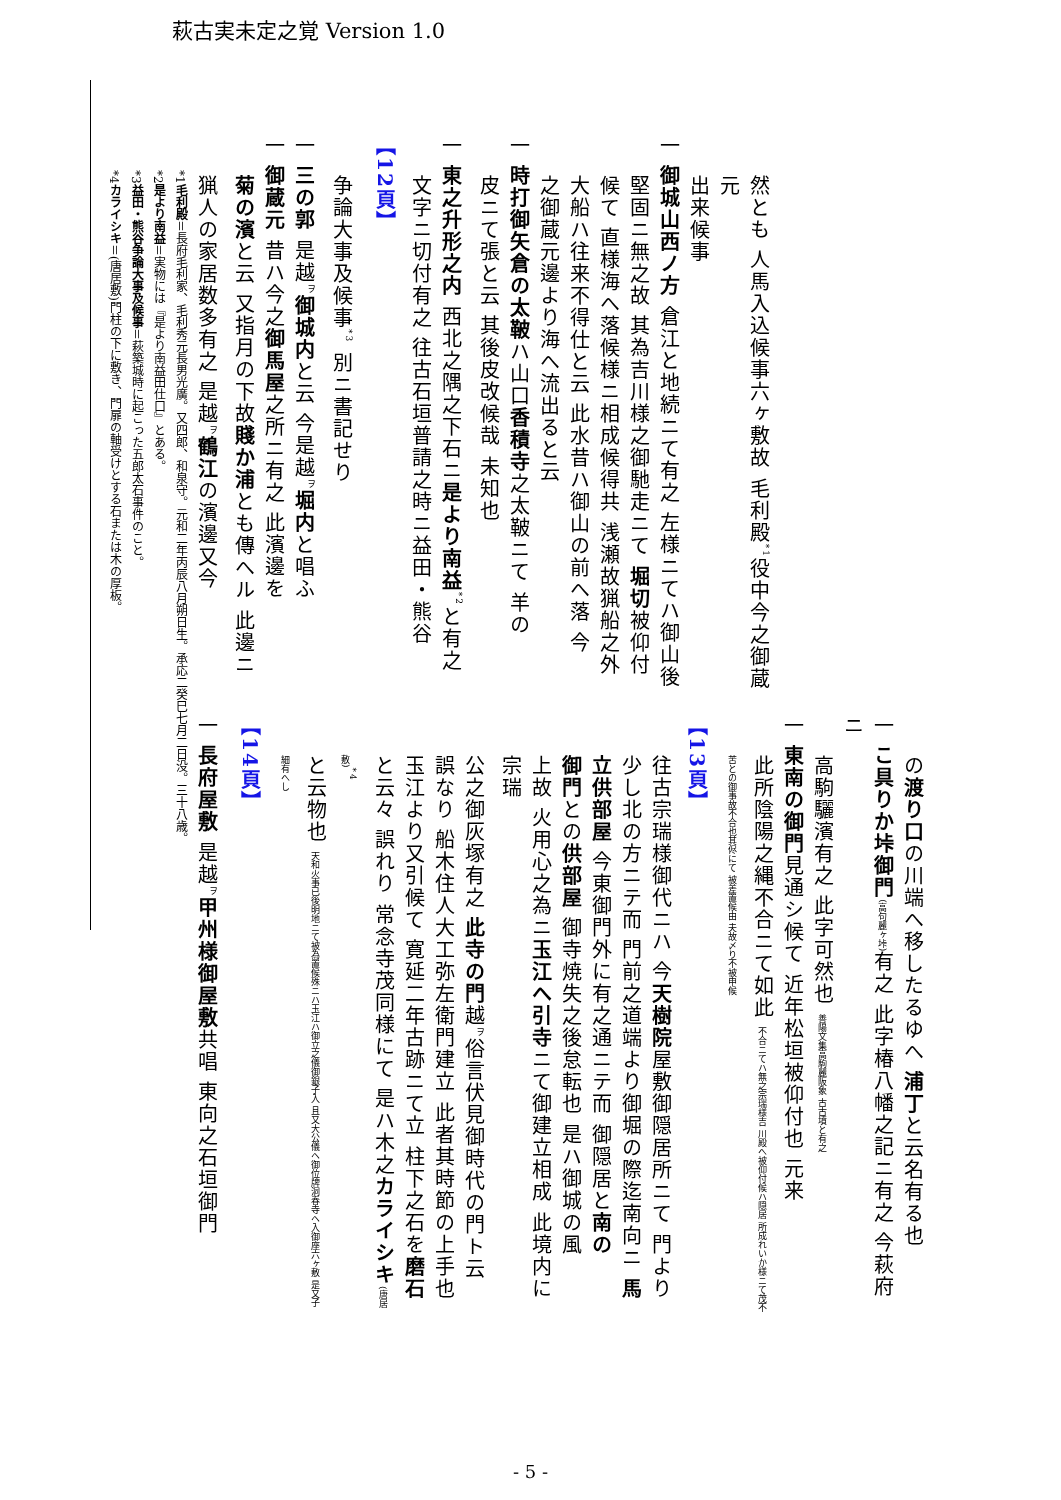萩古実未定之覚 Version 1.0
然とも 人馬入込候事六ヶ敷故 毛利殿<sup>*1</sup>役中今之御蔵元
出来候事
一 御城山西ノ方 倉江と地続ニて有之 左様ニてハ御山後
堅固ニ無之故 其為吉川様之御馳走ニて 堀切被仰付
候て 直様海へ落候様ニ相成候得共 浅瀬故猟船之外
大船ハ往来不得仕と云 此水昔ハ御山の前へ落 今
之御蔵元邊より海へ流出ると云
一 時打御矢倉の太鞁ハ山口香積寺之太鞁ニて 羊の
皮ニて張と云 其後皮改候哉 未知也
一 東之升形之内 西北之隅之下石ニ是より南益<sup>*2</sup>と有之
文字ニ切付有之 往古石垣普請之時ニ益田・熊谷
【12頁】
争論大事及候事<sup>*3</sup> 別ニ書記せり
一 三の郭 是越<sup>ヲ</sup>御城内と云 今是越<sup>ヲ</sup>堀内と唱ふ
一 御蔵元 昔ハ今之御馬屋之所ニ有之 此濱邊を
菊の濱と云 又指月の下故賤か浦とも傳へル 此邊ニ
猟人の家居数多有之 是越<sup>ヲ</sup>鶴江の濱邊又今
の渡り口の川端へ移したるゆへ 浦丁と云名有る也
一 こ具りか垰御門(高句麗ヶ垰) 有之 此字椿八幡之記ニ有之 今萩府ニ
高駒驪濱有之 此字可然也 善陽文集高駒麗阪象 古古墳と有之
一 東南の御門見通シ候て 近年松垣被仰付也 元来
此所陰陽之縄不合ニて如此 不合ニてハ無之宗瑞様吉 川殿へ被仰付候ハ隠居 所成れいか様ニて茂不苦との御事故不合也其侭にて 被差置候由 夫故〆り不被申候
【13頁】
往古宗瑞様御代ニハ 今天樹院屋敷御隠居所ニて 門より
少し北の方ニテ而 門前之道端より御堀の際迄南向ニ 馬
立供部屋 今東御門外に有之通ニテ而 御隠居と南の
御門との供部屋 御寺焼失之後怠転也 是ハ御城の風
上故 火用心之為ニ玉江へ引寺ニて御建立相成 此境内に宗瑞
公之御灰塚有之 此寺の門越<sup>ヲ</sup>俗言伏見御時代の門ト云
誤なり 船木住人大工弥左衛門建立 此者其時節の上手也
玉江より又引候て 寛延二年古跡ニて立 柱下之石を磨石
と云々 誤れり 常念寺茂同様にて 是ハ木之カライシキ(唐居敷)<sup>*4</sup>
と云物也 天和火事已後明地ニて被為置候殊ニハ玉江ハ御立之儀御銀子入 且又大公儀ヘ御位牌洞春寺ヘ入御座六ヶ敷 是又子細有へし
【14頁】
一 長府屋敷 是越<sup>ヲ</sup>甲州様御屋敷共唱 東向之石垣御門
*1毛利殿＝長府毛利家、毛利秀元長男光廣。又四郎、和泉守。元和二年丙辰八月朔日生。承応二癸巳七月二日没。三十八歳。
*2是より南益＝実物には『是より南益田仕口』とある。
*3益田・熊谷争論大事及候事＝萩築城時に起こった五郎太石事件のこと。
*4カライシキ＝(唐居敷)門柱の下に敷き、門扉の軸受けとする石または木の厚板。
- 5 -